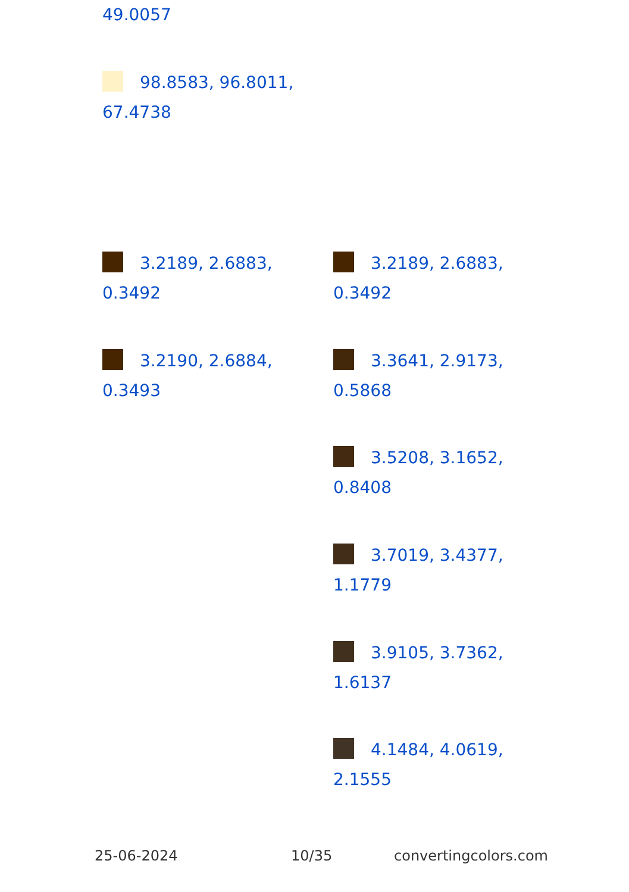49.0057
98.8583, 96.8011, 67.4738
3.2189, 2.6883, 0.3492
3.2189, 2.6883, 0.3492
3.2190, 2.6884, 0.3493
3.3641, 2.9173, 0.5868
3.5208, 3.1652, 0.8408
3.7019, 3.4377, 1.1779
3.9105, 3.7362, 1.6137
4.1484, 4.0619, 2.1555
25-06-2024 10/35 convertingcolors.com